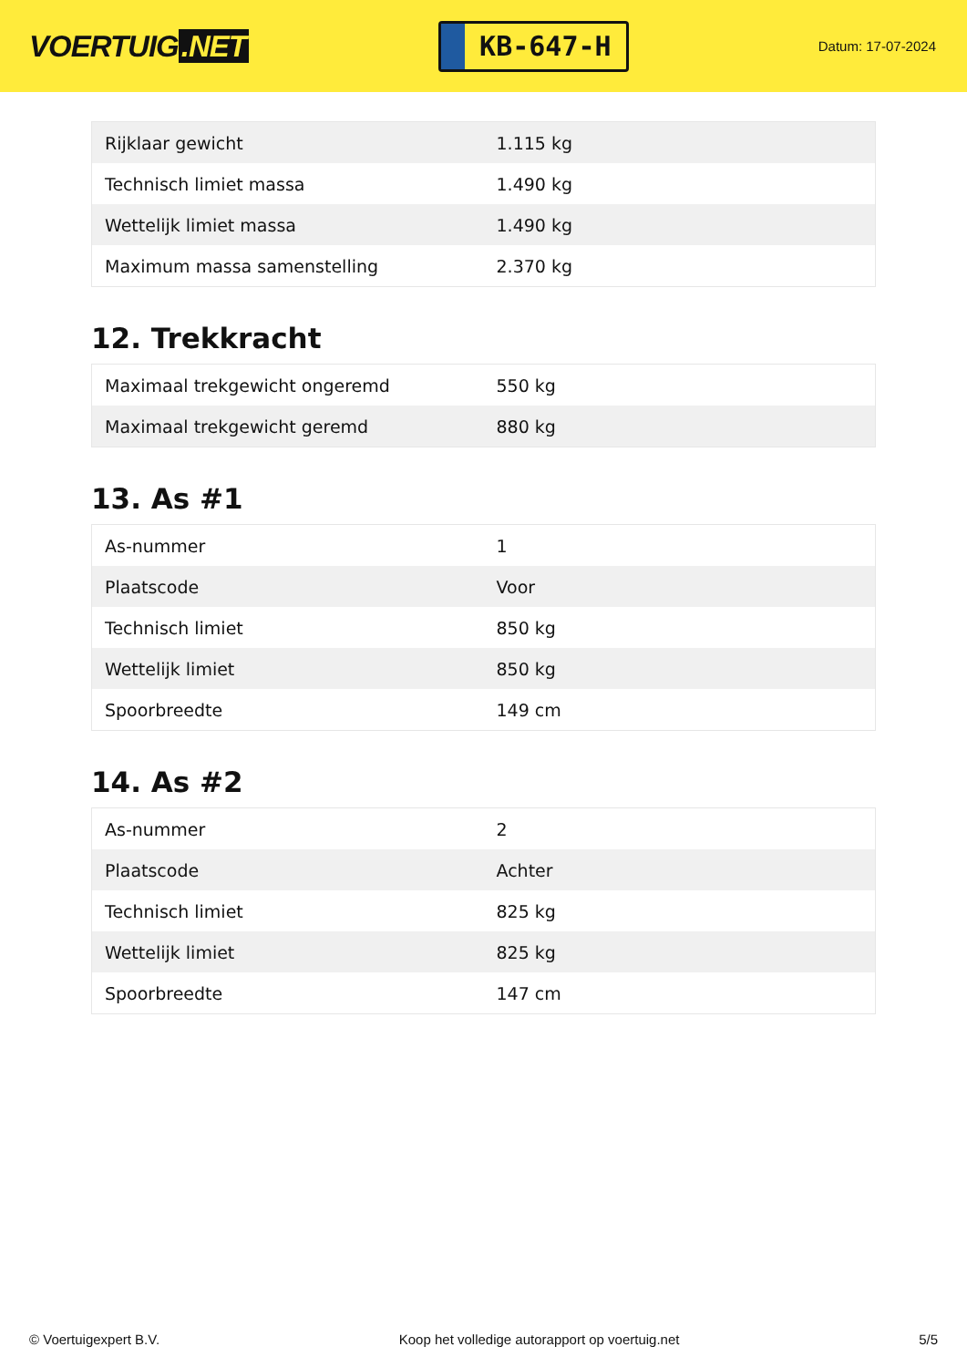VOERTUIG.NET
KB-647-H
Datum: 17-07-2024
| Rijklaar gewicht | 1.115 kg |
| Technisch limiet massa | 1.490 kg |
| Wettelijk limiet massa | 1.490 kg |
| Maximum massa samenstelling | 2.370 kg |
12. Trekkracht
| Maximaal trekgewicht ongeremd | 550 kg |
| Maximaal trekgewicht geremd | 880 kg |
13. As #1
| As-nummer | 1 |
| Plaatscode | Voor |
| Technisch limiet | 850 kg |
| Wettelijk limiet | 850 kg |
| Spoorbreedte | 149 cm |
14. As #2
| As-nummer | 2 |
| Plaatscode | Achter |
| Technisch limiet | 825 kg |
| Wettelijk limiet | 825 kg |
| Spoorbreedte | 147 cm |
© Voertuigexpert B.V. Koop het volledige autorapport op voertuig.net 5/5